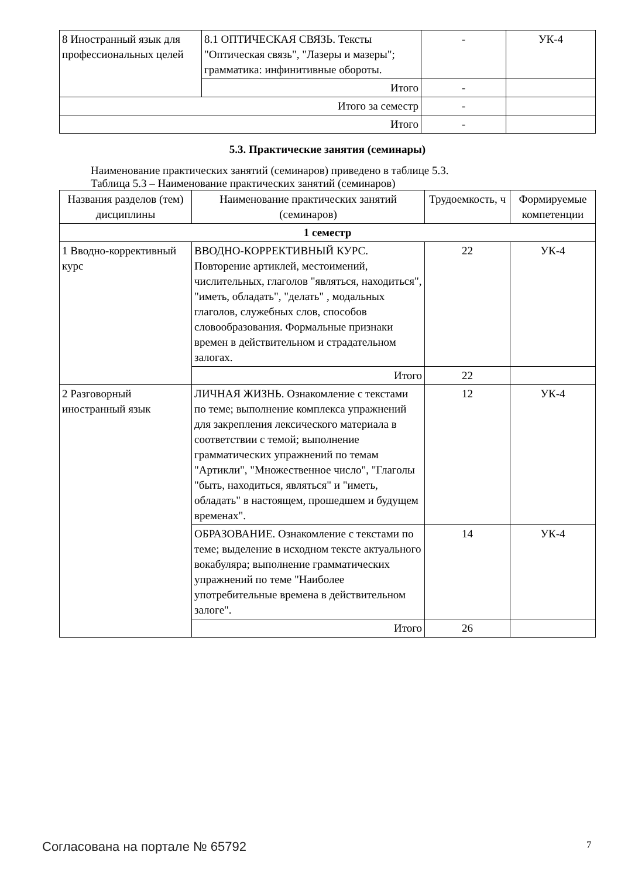| 8 Иностранный язык для профессиональных целей | 8.1 ОПТИЧЕСКАЯ СВЯЗЬ. Тексты "Оптическая связь", "Лазеры и мазеры"; грамматика: инфинитивные обороты. | - | УК-4 |
| | Итого | - | |
| Итого за семестр | | - | |
| Итого | | - | |
5.3. Практические занятия (семинары)
Наименование практических занятий (семинаров) приведено в таблице 5.3.
Таблица 5.3 – Наименование практических занятий (семинаров)
| Названия разделов (тем) дисциплины | Наименование практических занятий (семинаров) | Трудоемкость, ч | Формируемые компетенции |
| --- | --- | --- | --- |
| 1 семестр | | | |
| 1 Вводно-корректив­ный курс | ВВОДНО-КОРРЕКТИВНЫЙ КУРС. Повторение артиклей, местоимений, числительных, глаголов "являться, находиться", "иметь, обладать", "делать" , модальных глаголов, служебных слов, способов словообразования. Формальные признаки времен в действительном и страдательном залогах. | 22 | УК-4 |
| | Итого | 22 | |
| 2 Разговорный иностранный язык | ЛИЧНАЯ ЖИЗНЬ. Ознакомление с текстами по теме; выполнение комплекса упражнений для закрепления лексического материала в соответствии с темой; выполнение грамматических упражнений по темам "Артикли", "Множественное число", "Глаголы "быть, находиться, являться" и "иметь, обладать" в настоящем, прошедшем и будущем временах". | 12 | УК-4 |
| | ОБРАЗОВАНИЕ. Ознакомление с текстами по теме; выделение в исходном тексте актуального вокабуляра; выполнение грамматических упражнений по теме "Наиболее употребительные времена в действительном залоге". | 14 | УК-4 |
| | Итого | 26 | |
Согласована на портале № 65792 7